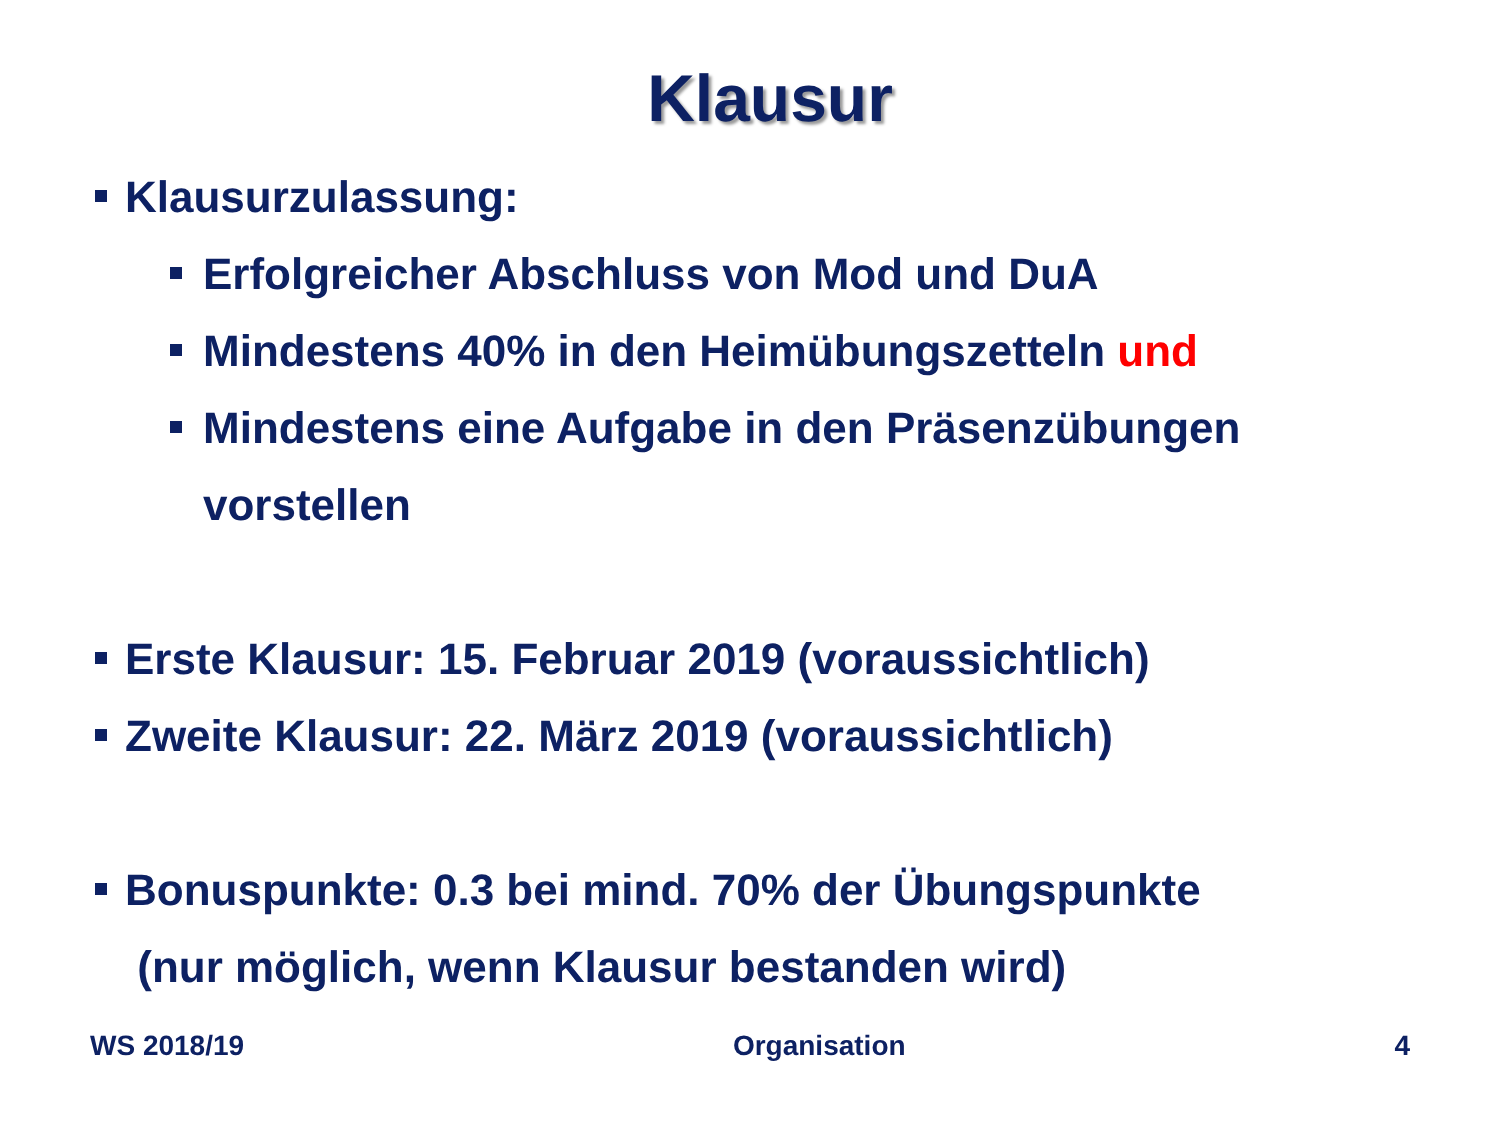Klausur
Klausurzulassung:
Erfolgreicher Abschluss von Mod und DuA
Mindestens 40% in den Heimübungszetteln und
Mindestens eine Aufgabe in den Präsenzübungen
vorstellen
Erste Klausur: 15. Februar 2019 (voraussichtlich)
Zweite Klausur: 22. März 2019 (voraussichtlich)
Bonuspunkte: 0.3 bei mind. 70% der Übungspunkte
(nur möglich, wenn Klausur bestanden wird)
WS 2018/19 Organisation 4